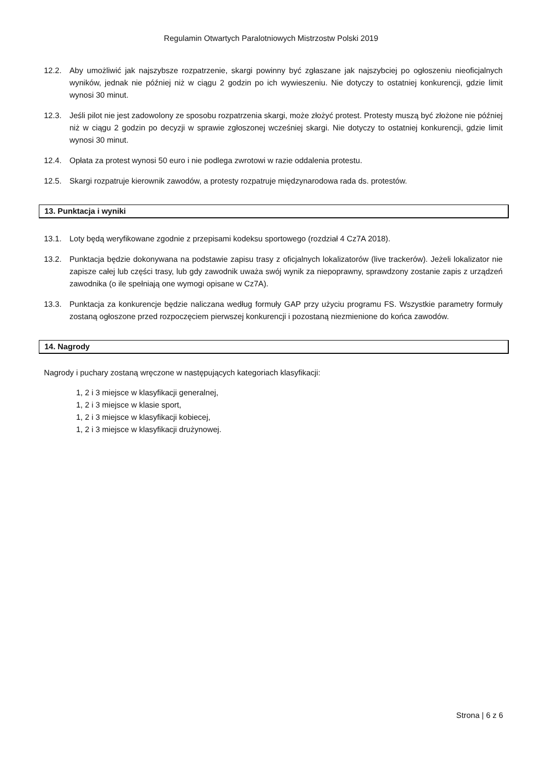Regulamin Otwartych Paralotniowych Mistrzostw Polski 2019
12.2. Aby umożliwić jak najszybsze rozpatrzenie, skargi powinny być zgłaszane jak najszybciej po ogłoszeniu nieoficjalnych wyników, jednak nie później niż w ciągu 2 godzin po ich wywieszeniu. Nie dotyczy to ostatniej konkurencji, gdzie limit wynosi 30 minut.
12.3. Jeśli pilot nie jest zadowolony ze sposobu rozpatrzenia skargi, może złożyć protest. Protesty muszą być złożone nie później niż w ciągu 2 godzin po decyzji w sprawie zgłoszonej wcześniej skargi. Nie dotyczy to ostatniej konkurencji, gdzie limit wynosi 30 minut.
12.4. Opłata za protest wynosi 50 euro i nie podlega zwrotowi w razie oddalenia protestu.
12.5. Skargi rozpatruje kierownik zawodów, a protesty rozpatruje międzynarodowa rada ds. protestów.
13. Punktacja i wyniki
13.1. Loty będą weryfikowane zgodnie z przepisami kodeksu sportowego (rozdział 4 Cz7A 2018).
13.2. Punktacja będzie dokonywana na podstawie zapisu trasy z oficjalnych lokalizatorów (live trackerów). Jeżeli lokalizator nie zapisze całej lub części trasy, lub gdy zawodnik uważa swój wynik za niepoprawny, sprawdzony zostanie zapis z urządzeń zawodnika (o ile spełniają one wymogi opisane w Cz7A).
13.3. Punktacja za konkurencje będzie naliczana według formuły GAP przy użyciu programu FS. Wszystkie parametry formuły zostaną ogłoszone przed rozpoczęciem pierwszej konkurencji i pozostaną niezmienione do końca zawodów.
14. Nagrody
Nagrody i puchary zostaną wręczone w następujących kategoriach klasyfikacji:
1, 2 i 3 miejsce w klasyfikacji generalnej,
1, 2 i 3 miejsce w klasie sport,
1, 2 i 3 miejsce w klasyfikacji kobiecej,
1, 2 i 3 miejsce w klasyfikacji drużynowej.
Strona | 6 z 6